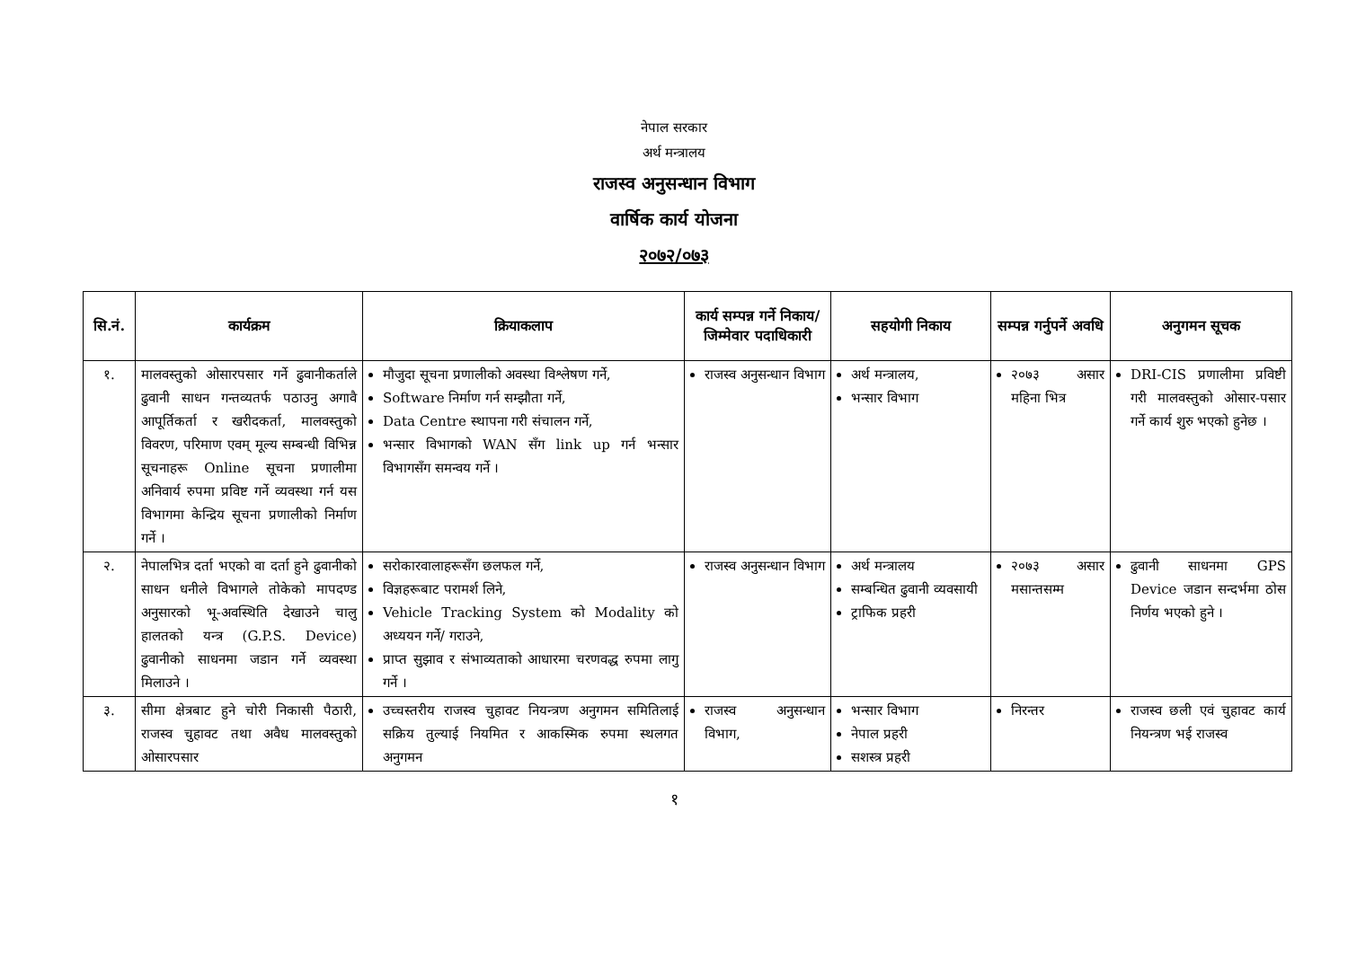नेपाल सरकार
अर्थ मन्त्रालय
राजस्व अनुसन्धान विभाग
वार्षिक कार्य योजना
२०७२/०७३
| सि.नं. | कार्यक्रम | क्रियाकलाप | कार्य सम्पन्न गर्ने निकाय/जिम्मेवार पदाधिकारी | सहयोगी निकाय | सम्पन्न गर्नुपर्ने अवधि | अनुगमन सूचक |
| --- | --- | --- | --- | --- | --- | --- |
| १. | मालवस्तुको ओसारपसार गर्ने ढुवानीकर्ताले ढुवानी साधन गन्तव्यतर्फ पठाउनु अगावै आपूर्तिकर्ता र खरीदकर्ता, मालवस्तुको विवरण, परिमाण एवम् मूल्य सम्बन्धी विभिन्न सूचनाहरू Online सूचना प्रणालीमा अनिवार्य रुपमा प्रविष्ट गर्ने व्यवस्था गर्न यस विभागमा केन्द्रिय सूचना प्रणालीको निर्माण गर्ने । | मौजुदा सूचना प्रणालीको अवस्था विश्लेषण गर्ने, Software निर्माण गर्न सम्झौता गर्ने, Data Centre स्थापना गरी संचालन गर्ने, भन्सार विभागको WAN सँग link up गर्न भन्सार विभागसँग समन्वय गर्ने । | राजस्व अनुसन्धान विभाग | अर्थ मन्त्रालय, भन्सार विभाग | २०७३ असार महिना भित्र | DRI-CIS प्रणालीमा प्रविष्टी गरी मालवस्तुको ओसार-पसार गर्ने कार्य शुरु भएको हुनेछ । |
| २. | नेपालभित्र दर्ता भएको वा दर्ता हुने ढुवानीको साधन धनीले विभागले तोकेको मापदण्ड अनुसारको भू-अवस्थिति देखाउने चालु हालतको यन्त्र (G.P.S. Device) ढुवानीको साधनमा जडान गर्ने व्यवस्था मिलाउने । | सरोकारवालाहरूसँग छलफल गर्ने, विज्ञहरूबाट परामर्श लिने, Vehicle Tracking System को Modality को अध्ययन गर्ने/ गराउने, प्राप्त सुझाव र संभाव्यताको आधारमा चरणवद्ध रुपमा लागु गर्ने । | राजस्व अनुसन्धान विभाग | अर्थ मन्त्रालय सम्बन्धित ढुवानी व्यवसायी ट्राफिक प्रहरी | २०७३ असार मसान्तसम्म | ढुवानी साधनमा GPS Device जडान सन्दर्भमा ठोस निर्णय भएको हुने । |
| ३. | सीमा क्षेत्रबाट हुने चोरी निकासी पैठारी, राजस्व चुहावट तथा अवैध मालवस्तुको ओसारपसार | उच्चस्तरीय राजस्व चुहावट नियन्त्रण अनुगमन समितिलाई सक्रिय तुल्याई नियमित र आकस्मिक रुपमा स्थलगत अनुगमन | राजस्व अनुसन्धान विभाग, | भन्सार विभाग नेपाल प्रहरी सशस्त्र प्रहरी | निरन्तर | राजस्व छली एवं चुहावट कार्य नियन्त्रण भई राजस्व |
१